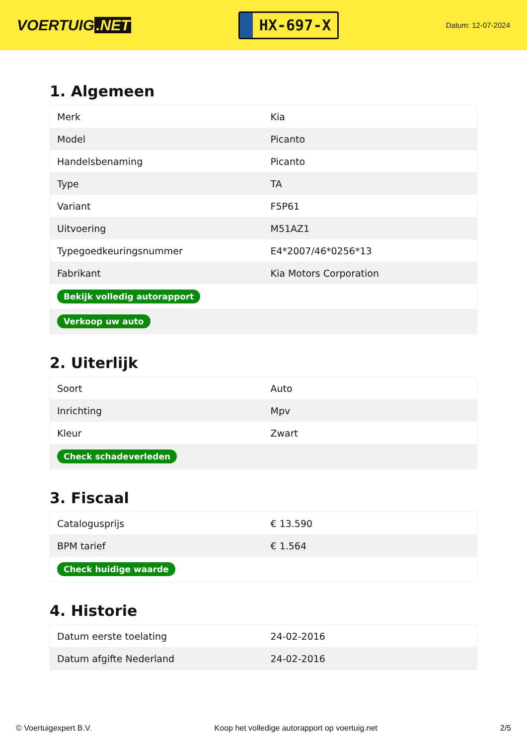VOERTUIG.NET
HX-697-X
Datum: 12-07-2024
1. Algemeen
| Merk | Kia |
| Model | Picanto |
| Handelsbenaming | Picanto |
| Type | TA |
| Variant | F5P61 |
| Uitvoering | M51AZ1 |
| Typegoedkeuringsnummer | E4*2007/46*0256*13 |
| Fabrikant | Kia Motors Corporation |
| Bekijk volledig autorapport | |
| Verkoop uw auto | |
2. Uiterlijk
| Soort | Auto |
| Inrichting | Mpv |
| Kleur | Zwart |
| Check schadeverleden | |
3. Fiscaal
| Catalogusprijs | € 13.590 |
| BPM tarief | € 1.564 |
| Check huidige waarde | |
4. Historie
| Datum eerste toelating | 24-02-2016 |
| Datum afgifte Nederland | 24-02-2016 |
© Voertuigexpert B.V. Koop het volledige autorapport op voertuig.net 2/5